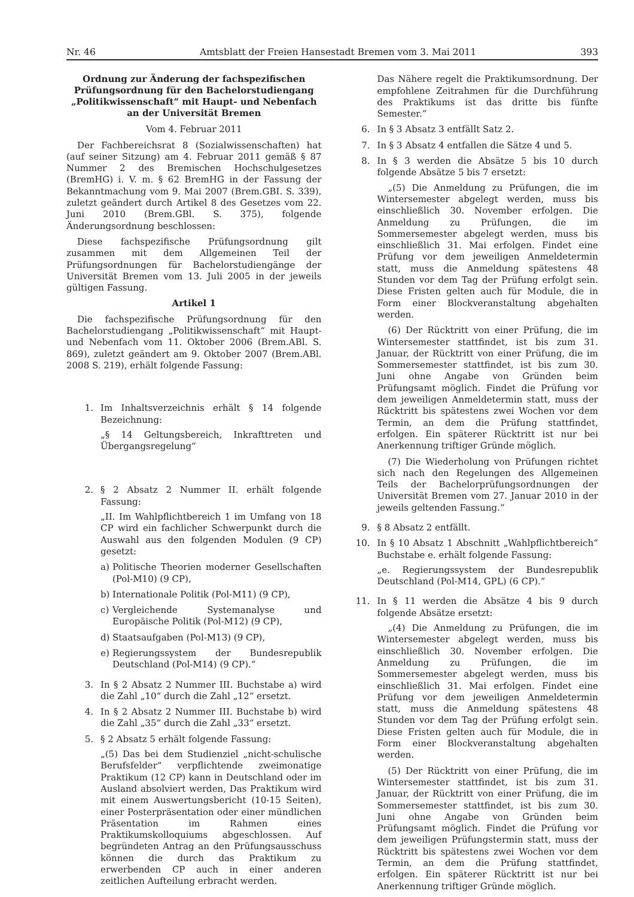Nr. 46 Amtsblatt der Freien Hansestadt Bremen vom 3. Mai 2011 393
Ordnung zur Änderung der fachspezifischen Prüfungsordnung für den Bachelorstudiengang „Politikwissenschaft“ mit Haupt- und Nebenfach an der Universität Bremen
Vom 4. Februar 2011
Der Fachbereichsrat 8 (Sozialwissenschaften) hat (auf seiner Sitzung) am 4. Februar 2011 gemäß § 87 Nummer 2 des Bremischen Hochschulgesetzes (BremHG) i. V. m. § 62 BremHG in der Fassung der Bekanntmachung vom 9. Mai 2007 (Brem.GBI. S. 339), zuletzt geändert durch Artikel 8 des Gesetzes vom 22. Juni 2010 (Brem.GBl. S. 375), folgende Änderungsordnung beschlossen:
Diese fachspezifische Prüfungsordnung gilt zusammen mit dem Allgemeinen Teil der Prüfungsordnungen für Bachelorstudiengänge der Universität Bremen vom 13. Juli 2005 in der jeweils gültigen Fassung.
Artikel 1
Die fachspezifische Prüfungsordnung für den Bachelorstudiengang „Politikwissenschaft“ mit Haupt- und Nebenfach vom 11. Oktober 2006 (Brem.ABl. S. 869), zuletzt geändert am 9. Oktober 2007 (Brem.ABl. 2008 S. 219), erhält folgende Fassung:
1. Im Inhaltsverzeichnis erhält § 14 folgende Bezeichnung:
„§ 14 Geltungsbereich, Inkrafttreten und Übergangsregelung“
2. § 2 Absatz 2 Nummer II. erhält folgende Fassung:
„II. Im Wahlpflichtbereich 1 im Umfang von 18 CP wird ein fachlicher Schwerpunkt durch die Auswahl aus den folgenden Modulen (9 CP) gesetzt:
a) Politische Theorien moderner Gesellschaften (Pol-M10) (9 CP),
b) Internationale Politik (Pol-M11) (9 CP),
c) Vergleichende Systemanalyse und Europäische Politik (Pol-M12) (9 CP),
d) Staatsaufgaben (Pol-M13) (9 CP),
e) Regierungssystem der Bundesrepublik Deutschland (Pol-M14) (9 CP).“
3. In § 2 Absatz 2 Nummer III. Buchstabe a) wird die Zahl „10“ durch die Zahl „12“ ersetzt.
4. In § 2 Absatz 2 Nummer III. Buchstabe b) wird die Zahl „35“ durch die Zahl „33“ ersetzt.
5. § 2 Absatz 5 erhält folgende Fassung:
„(5) Das bei dem Studienziel „nicht-schulische Berufsfelder“ verpflichtende zweimonatige Praktikum (12 CP) kann in Deutschland oder im Ausland absolviert werden, Das Praktikum wird mit einem Auswertungsbericht (10-15 Seiten), einer Posterpräsentation oder einer mündlichen Präsentation im Rahmen eines Praktikumskolloquiums abgeschlossen. Auf begründeten Antrag an den Prüfungsausschuss können die durch das Praktikum zu erwerbenden CP auch in einer anderen zeitlichen Aufteilung erbracht werden.
Das Nähere regelt die Praktikumsordnung. Der empfohlene Zeitrahmen für die Durchführung des Praktikums ist das dritte bis fünfte Semester.“
6. In § 3 Absatz 3 entfällt Satz 2.
7. In § 3 Absatz 4 entfallen die Sätze 4 und 5.
8. In § 3 werden die Absätze 5 bis 10 durch folgende Absätze 5 bis 7 ersetzt:
„(5) Die Anmeldung zu Prüfungen, die im Wintersemester abgelegt werden, muss bis einschließlich 30. November erfolgen. Die Anmeldung zu Prüfungen, die im Sommersemester abgelegt werden, muss bis einschließlich 31. Mai erfolgen. Findet eine Prüfung vor dem jeweiligen Anmeldetermin statt, muss die Anmeldung spätestens 48 Stunden vor dem Tag der Prüfung erfolgt sein. Diese Fristen gelten auch für Module, die in Form einer Blockveranstaltung abgehalten werden.
(6) Der Rücktritt von einer Prüfung, die im Wintersemester stattfindet, ist bis zum 31. Januar, der Rücktritt von einer Prüfung, die im Sommersemester stattfindet, ist bis zum 30. Juni ohne Angabe von Gründen beim Prüfungsamt möglich. Findet die Prüfung vor dem jeweiligen Anmeldetermin statt, muss der Rücktritt bis spätestens zwei Wochen vor dem Termin, an dem die Prüfung stattfindet, erfolgen. Ein späterer Rücktritt ist nur bei Anerkennung triftiger Gründe möglich.
(7) Die Wiederholung von Prüfungen richtet sich nach den Regelungen des Allgemeinen Teils der Bachelorprüfungsordnungen der Universität Bremen vom 27. Januar 2010 in der jeweils geltenden Fassung.“
9. § 8 Absatz 2 entfällt.
10. In § 10 Absatz 1 Abschnitt „Wahlpflichtbereich“ Buchstabe e. erhält folgende Fassung:
„e. Regierungssystem der Bundesrepublik Deutschland (Pol-M14, GPL) (6 CP).“
11. In § 11 werden die Absätze 4 bis 9 durch folgende Absätze ersetzt:
„(4) Die Anmeldung zu Prüfungen, die im Wintersemester abgelegt werden, muss bis einschließlich 30. November erfolgen. Die Anmeldung zu Prüfungen, die im Sommersemester abgelegt werden, muss bis einschließlich 31. Mai erfolgen. Findet eine Prüfung vor dem jeweiligen Anmeldetermin statt, muss die Anmeldung spätestens 48 Stunden vor dem Tag der Prüfung erfolgt sein. Diese Fristen gelten auch für Module, die in Form einer Blockveranstaltung abgehalten werden.
(5) Der Rücktritt von einer Prüfung, die im Wintersemester stattfindet, ist bis zum 31. Januar, der Rücktritt von einer Prüfung, die im Sommersemester stattfindet, ist bis zum 30. Juni ohne Angabe von Gründen beim Prüfungsamt möglich. Findet die Prüfung vor dem jeweiligen Prüfungstermin statt, muss der Rücktritt bis spätestens zwei Wochen vor dem Termin, an dem die Prüfung stattfindet, erfolgen. Ein späterer Rücktritt ist nur bei Anerkennung triftiger Gründe möglich.